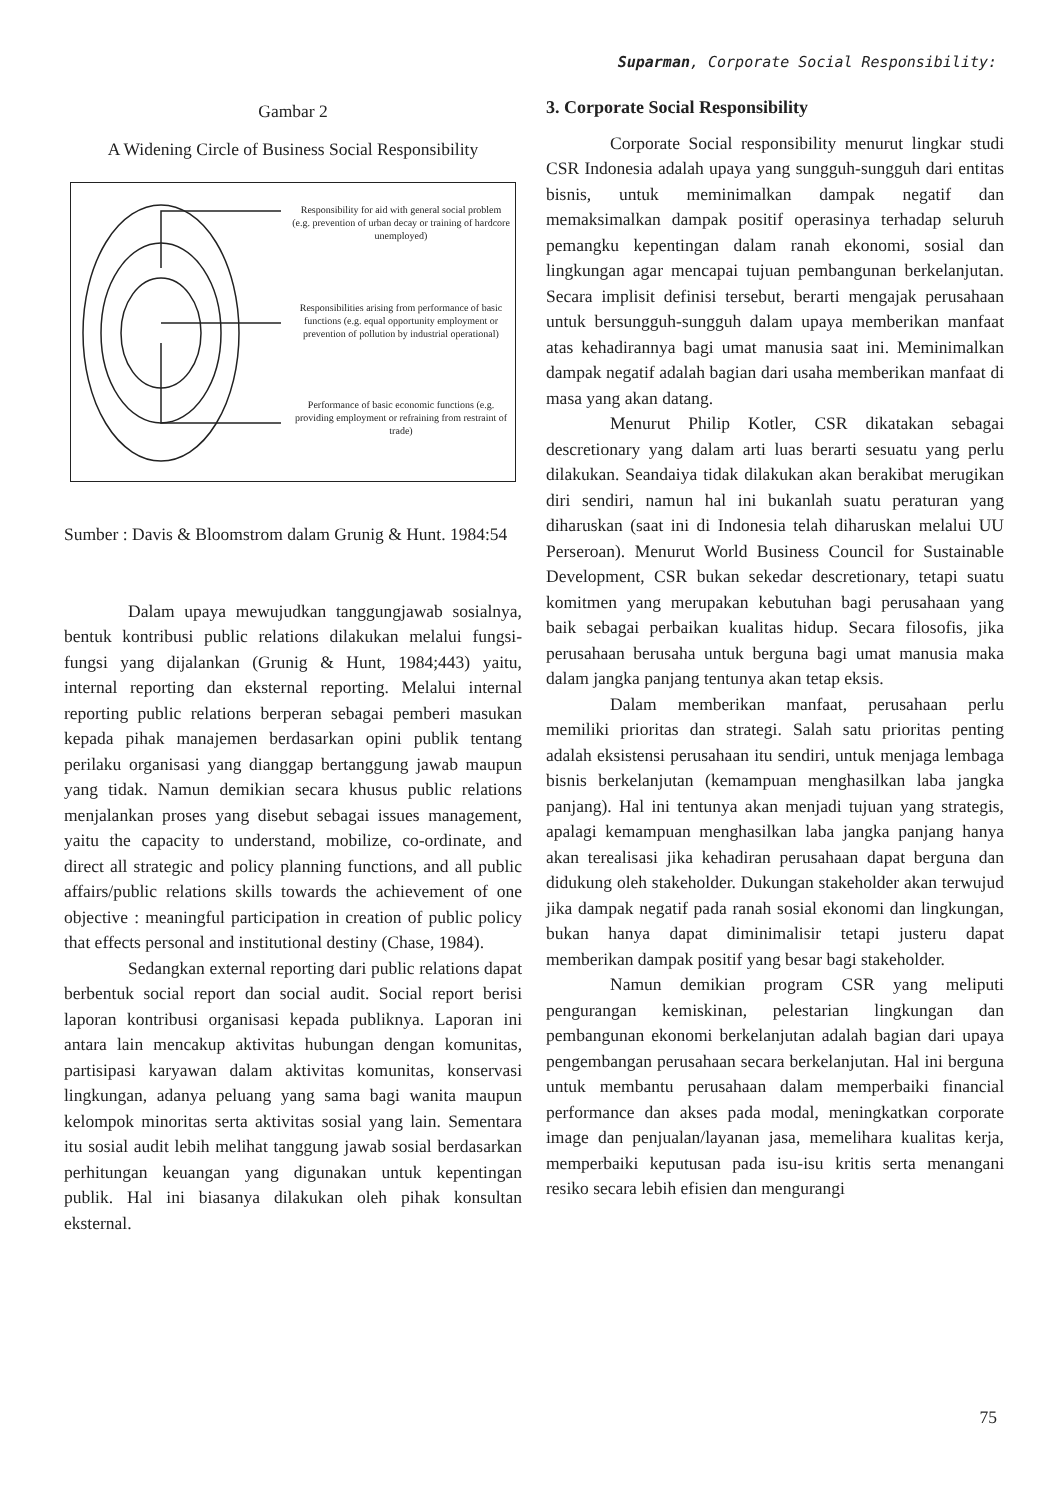Suparman, Corporate Social Responsibility:
Gambar 2
A Widening Circle of Business Social Responsibility
Responsibility for aid with general social problem (e.g. prevention of urban decay or training of hardcore unemployed)
Responsibilities arising from performance of basic functions (e.g. equal opportunity employment or prevention of pollution by industrial operational)
Performance of basic economic functions (e.g. providing employment or refraining from restraint of trade)
Sumber : Davis & Bloomstrom dalam Grunig & Hunt. 1984:54
Dalam upaya mewujudkan tanggungjawab sosialnya, bentuk kontribusi public relations dilakukan melalui fungsi-fungsi yang dijalankan (Grunig & Hunt, 1984;443) yaitu, internal reporting dan eksternal reporting. Melalui internal reporting public relations berperan sebagai pemberi masukan kepada pihak manajemen berdasarkan opini publik tentang perilaku organisasi yang dianggap bertanggung jawab maupun yang tidak. Namun demikian secara khusus public relations menjalankan proses yang disebut sebagai issues management, yaitu the capacity to understand, mobilize, co-ordinate, and direct all strategic and policy planning functions, and all public affairs/public relations skills towards the achievement of one objective : meaningful participation in creation of public policy that effects personal and institutional destiny (Chase, 1984).
Sedangkan external reporting dari public relations dapat berbentuk social report dan social audit. Social report berisi laporan kontribusi organisasi kepada publiknya. Laporan ini antara lain mencakup aktivitas hubungan dengan komunitas, partisipasi karyawan dalam aktivitas komunitas, konservasi lingkungan, adanya peluang yang sama bagi wanita maupun kelompok minoritas serta aktivitas sosial yang lain. Sementara itu sosial audit lebih melihat tanggung jawab sosial berdasarkan perhitungan keuangan yang digunakan untuk kepentingan publik. Hal ini biasanya dilakukan oleh pihak konsultan eksternal.
3. Corporate Social Responsibility
Corporate Social responsibility menurut lingkar studi CSR Indonesia adalah upaya yang sungguh-sungguh dari entitas bisnis, untuk meminimalkan dampak negatif dan memaksimalkan dampak positif operasinya terhadap seluruh pemangku kepentingan dalam ranah ekonomi, sosial dan lingkungan agar mencapai tujuan pembangunan berkelanjutan. Secara implisit definisi tersebut, berarti mengajak perusahaan untuk bersungguh-sungguh dalam upaya memberikan manfaat atas kehadirannya bagi umat manusia saat ini. Meminimalkan dampak negatif adalah bagian dari usaha memberikan manfaat di masa yang akan datang.
Menurut Philip Kotler, CSR dikatakan sebagai descretionary yang dalam arti luas berarti sesuatu yang perlu dilakukan. Seandaiya tidak dilakukan akan berakibat merugikan diri sendiri, namun hal ini bukanlah suatu peraturan yang diharuskan (saat ini di Indonesia telah diharuskan melalui UU Perseroan). Menurut World Business Council for Sustainable Development, CSR bukan sekedar descretionary, tetapi suatu komitmen yang merupakan kebutuhan bagi perusahaan yang baik sebagai perbaikan kualitas hidup. Secara filosofis, jika perusahaan berusaha untuk berguna bagi umat manusia maka dalam jangka panjang tentunya akan tetap eksis.
Dalam memberikan manfaat, perusahaan perlu memiliki prioritas dan strategi. Salah satu prioritas penting adalah eksistensi perusahaan itu sendiri, untuk menjaga lembaga bisnis berkelanjutan (kemampuan menghasilkan laba jangka panjang). Hal ini tentunya akan menjadi tujuan yang strategis, apalagi kemampuan menghasilkan laba jangka panjang hanya akan terealisasi jika kehadiran perusahaan dapat berguna dan didukung oleh stakeholder. Dukungan stakeholder akan terwujud jika dampak negatif pada ranah sosial ekonomi dan lingkungan, bukan hanya dapat diminimalisir tetapi justeru dapat memberikan dampak positif yang besar bagi stakeholder.
Namun demikian program CSR yang meliputi pengurangan kemiskinan, pelestarian lingkungan dan pembangunan ekonomi berkelanjutan adalah bagian dari upaya pengembangan perusahaan secara berkelanjutan. Hal ini berguna untuk membantu perusahaan dalam memperbaiki financial performance dan akses pada modal, meningkatkan corporate image dan penjualan/layanan jasa, memelihara kualitas kerja, memperbaiki keputusan pada isu-isu kritis serta menangani resiko secara lebih efisien dan mengurangi
75